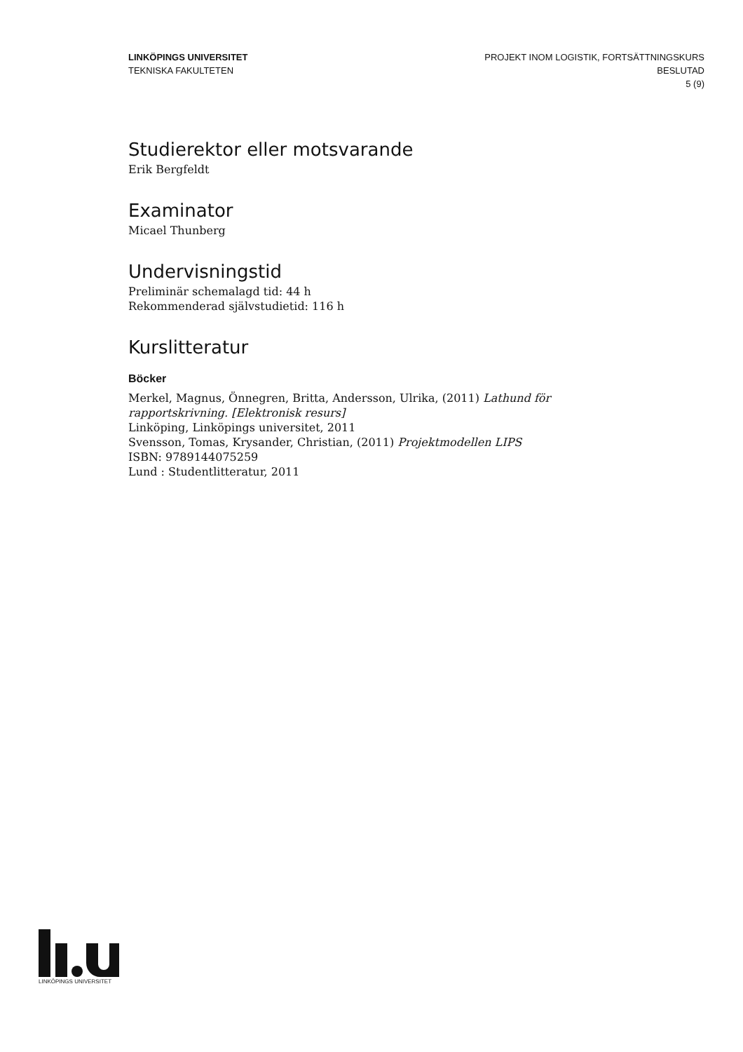LINKÖPINGS UNIVERSITET
TEKNISKA FAKULTETEN
PROJEKT INOM LOGISTIK, FORTSÄTTNINGSKURS
BESLUTAD
5 (9)
Studierektor eller motsvarande
Erik Bergfeldt
Examinator
Micael Thunberg
Undervisningstid
Preliminär schemalagd tid: 44 h
Rekommenderad självstudietid: 116 h
Kurslitteratur
Böcker
Merkel, Magnus, Önnegren, Britta, Andersson, Ulrika, (2011) Lathund för rapportskrivning. [Elektronisk resurs]
Linköping, Linköpings universitet, 2011
Svensson, Tomas, Krysander, Christian, (2011) Projektmodellen LIPS
ISBN: 9789144075259
Lund : Studentlitteratur, 2011
LINKÖPINGS UNIVERSITET